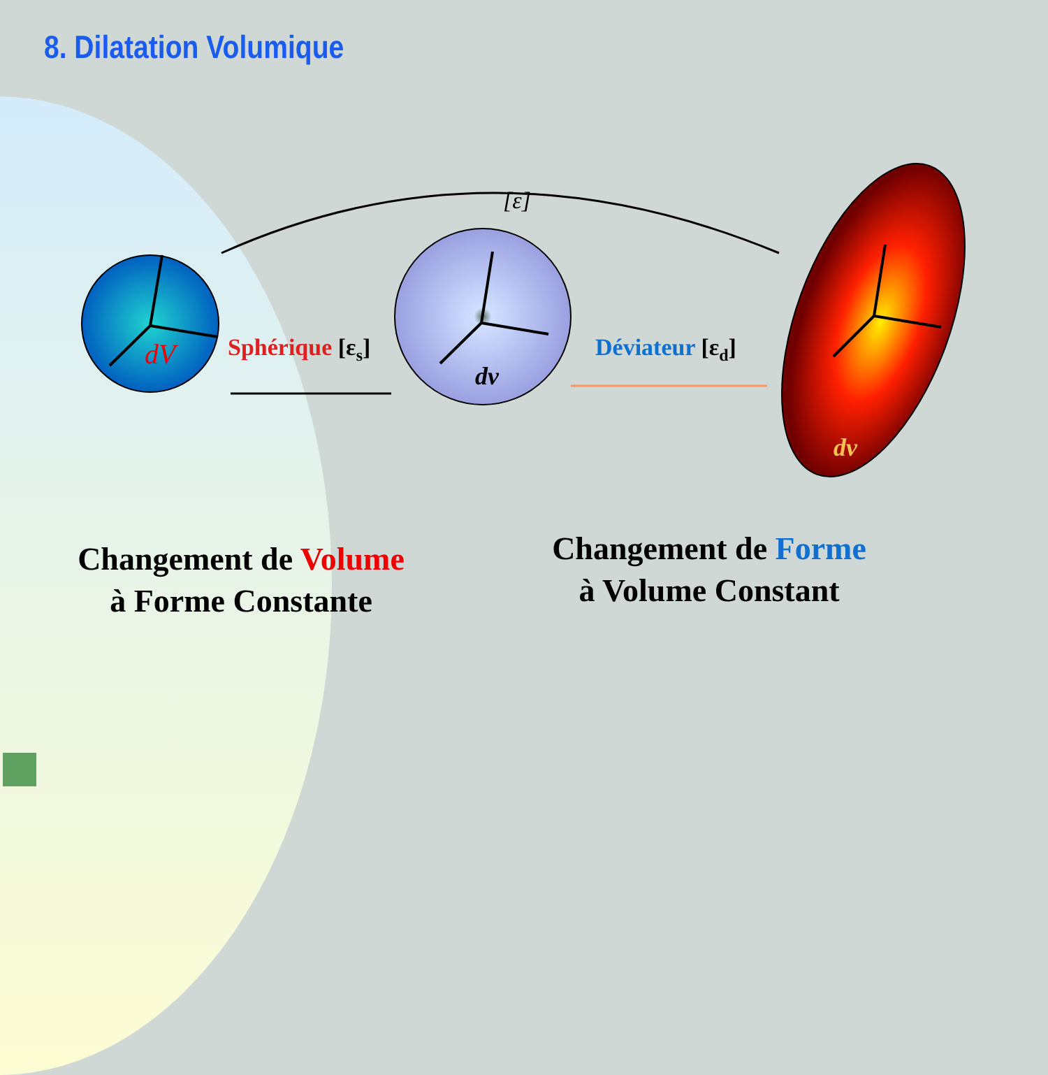8. Dilatation Volumique
[ε]
dV
dv
dv
Sphérique [εs]
Déviateur [εd]
Changement de Volume
à Forme Constante
Changement de Forme
à Volume Constant